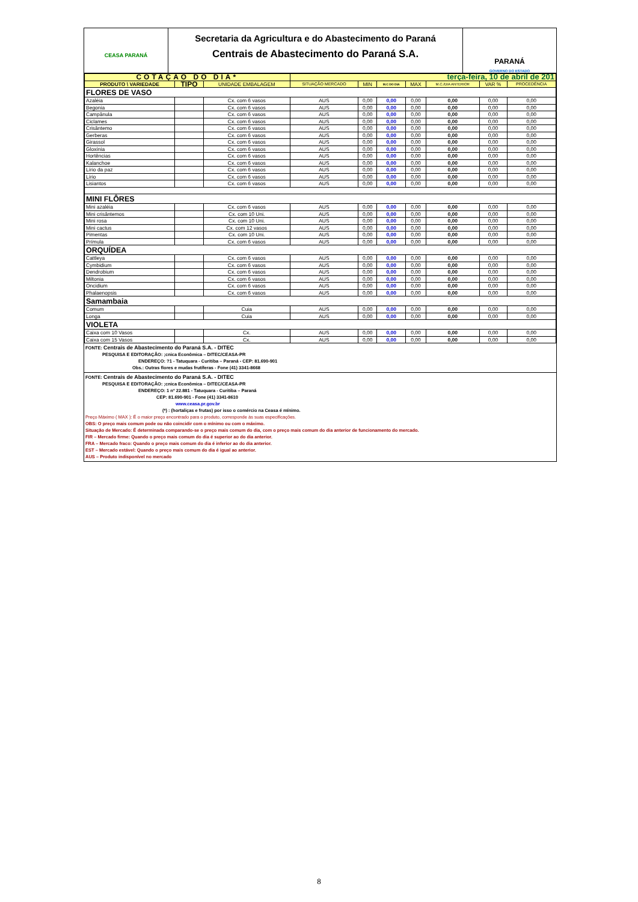CEASA PARANÁ
Secretaria da Agricultura e do Abastecimento do Paraná
Centrais de Abastecimento do Paraná S.A.
PARANÁ
GOVERNO DO ESTADO
| COTAÇÃO DO DIA* | | | terça-feira, 10 de abril de 201 | | | | | | |
| PRODUTO \ VARIEDADE | TIPO | UNIDADE EMBALAGEM | SITUAÇÃO MERCADO | MIN | M.C DO DIA | MAX | M.C./DIA ANTERIOR | VAR % | PROCEDÊNCIA |
| FLORES DE VASO | | | | | | | | | |
| Azaléia | | Cx. com 6 vasos | AUS | 0,00 | 0,00 | 0,00 | 0,00 | 0,00 | 0,00 |
| Begonia | | Cx. com 6 vasos | AUS | 0,00 | 0,00 | 0,00 | 0,00 | 0,00 | 0,00 |
| Campânula | | Cx. com 6 vasos | AUS | 0,00 | 0,00 | 0,00 | 0,00 | 0,00 | 0,00 |
| Ciclames | | Cx. com 6 vasos | AUS | 0,00 | 0,00 | 0,00 | 0,00 | 0,00 | 0,00 |
| Crisântemo | | Cx. com 6 vasos | AUS | 0,00 | 0,00 | 0,00 | 0,00 | 0,00 | 0,00 |
| Gerberas | | Cx. com 6 vasos | AUS | 0,00 | 0,00 | 0,00 | 0,00 | 0,00 | 0,00 |
| Girassol | | Cx. com 6 vasos | AUS | 0,00 | 0,00 | 0,00 | 0,00 | 0,00 | 0,00 |
| Gloxínia | | Cx. com 6 vasos | AUS | 0,00 | 0,00 | 0,00 | 0,00 | 0,00 | 0,00 |
| Hortências | | Cx. com 6 vasos | AUS | 0,00 | 0,00 | 0,00 | 0,00 | 0,00 | 0,00 |
| Kalanchoe | | Cx. com 6 vasos | AUS | 0,00 | 0,00 | 0,00 | 0,00 | 0,00 | 0,00 |
| Lírio da paz | | Cx. com 6 vasos | AUS | 0,00 | 0,00 | 0,00 | 0,00 | 0,00 | 0,00 |
| Lírio | | Cx. com 6 vasos | AUS | 0,00 | 0,00 | 0,00 | 0,00 | 0,00 | 0,00 |
| Lisiantos | | Cx. com 6 vasos | AUS | 0,00 | 0,00 | 0,00 | 0,00 | 0,00 | 0,00 |
| MINI FLÔRES | | | | | | | | | |
| Mini azaléia | | Cx. com 6 vasos | AUS | 0,00 | 0,00 | 0,00 | 0,00 | 0,00 | 0,00 |
| Mini crisântemos | | Cx. com 10 Uni. | AUS | 0,00 | 0,00 | 0,00 | 0,00 | 0,00 | 0,00 |
| Mini rosa | | Cx. com 10 Uni. | AUS | 0,00 | 0,00 | 0,00 | 0,00 | 0,00 | 0,00 |
| Mini cactus | | Cx. com 12 vasos | AUS | 0,00 | 0,00 | 0,00 | 0,00 | 0,00 | 0,00 |
| Pimentas | | Cx. com 10 Uni. | AUS | 0,00 | 0,00 | 0,00 | 0,00 | 0,00 | 0,00 |
| Prímula | | Cx. com 6 vasos | AUS | 0,00 | 0,00 | 0,00 | 0,00 | 0,00 | 0,00 |
| ORQUÍDEA | | | | | | | | | |
| Cattleya | | Cx. com 6 vasos | AUS | 0,00 | 0,00 | 0,00 | 0,00 | 0,00 | 0,00 |
| Cymbidium | | Cx. com 6 vasos | AUS | 0,00 | 0,00 | 0,00 | 0,00 | 0,00 | 0,00 |
| Dendrobium | | Cx. com 6 vasos | AUS | 0,00 | 0,00 | 0,00 | 0,00 | 0,00 | 0,00 |
| Miltonia | | Cx. com 6 vasos | AUS | 0,00 | 0,00 | 0,00 | 0,00 | 0,00 | 0,00 |
| Oncidium | | Cx. com 6 vasos | AUS | 0,00 | 0,00 | 0,00 | 0,00 | 0,00 | 0,00 |
| Phalaenopsis | | Cx. com 6 vasos | AUS | 0,00 | 0,00 | 0,00 | 0,00 | 0,00 | 0,00 |
| Samambaia | | | | | | | | | |
| Comum | | Cuia | AUS | 0,00 | 0,00 | 0,00 | 0,00 | 0,00 | 0,00 |
| Longa | | Cuia | AUS | 0,00 | 0,00 | 0,00 | 0,00 | 0,00 | 0,00 |
| VIOLETA | | | | | | | | | |
| Caixa com 10 Vasos | | Cx. | AUS | 0,00 | 0,00 | 0,00 | 0,00 | 0,00 | 0,00 |
| Caixa com 15 Vasos | | Cx. | AUS | 0,00 | 0,00 | 0,00 | 0,00 | 0,00 | 0,00 |
FONTE: Centrais de Abastecimento do Paraná S.A. - DITEC
PESQUISA E EDITORAÇÃO: ;cnica Econômica – DITEC/CEASA-PR
ENDEREÇO: ?1 - Tatuquara - Curitiba – Paraná - CEP: 81.690-901
Obs.: Outras flores e mudas frutíferas - Fone (41) 3341-8668
FONTE: Centrais de Abastecimento do Paraná S.A. - DITEC
PESQUISA E EDITORAÇÃO: ;cnica Econômica – DITEC/CEASA-PR
ENDEREÇO: 1 nº 22.881 - Tatuquara - Curitiba – Paraná
CEP: 81.690-901 - Fone (41) 3341-8610
www.ceasa.pr.gov.br
(*) : (hortaliças e frutas) por isso o comércio na Ceasa é mínimo.
Preço Máximo ( MAX ): É o maior preço encontrado para o produto, corresponde às suas especificações.
OBS: O preço mais comum pode ou não coincidir com o mínimo ou com o máximo.
Situação de Mercado: É determinada comparando-se o preço mais comum do dia, com o preço mais comum do dia anterior de funcionamento do mercado.
FIR – Mercado firme: Quando o preço mais comum do dia é superior ao do dia anterior.
FRA – Mercado fraco: Quando o preço mais comum do dia é inferior ao do dia anterior.
EST – Mercado estável: Quando o preço mais comum do dia é igual ao anterior.
AUS – Produto indisponível no mercado
8